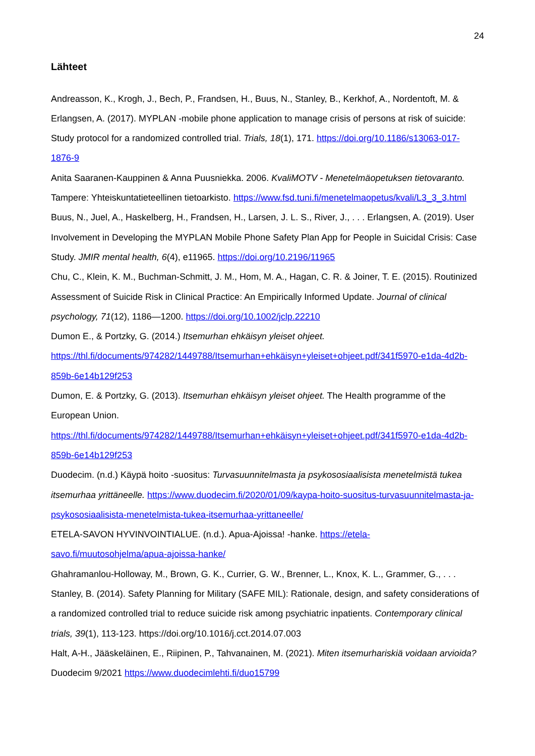24
Lähteet
Andreasson, K., Krogh, J., Bech, P., Frandsen, H., Buus, N., Stanley, B., Kerkhof, A., Nordentoft, M. & Erlangsen, A. (2017). MYPLAN -mobile phone application to manage crisis of persons at risk of suicide: Study protocol for a randomized controlled trial. Trials, 18(1), 171. https://doi.org/10.1186/s13063-017-1876-9
Anita Saaranen-Kauppinen & Anna Puusniekka. 2006. KvaliMOTV - Menetelmäopetuksen tietovaranto. Tampere: Yhteiskuntatieteellinen tietoarkisto. https://www.fsd.tuni.fi/menetelmaopetus/kvali/L3_3_3.html
Buus, N., Juel, A., Haskelberg, H., Frandsen, H., Larsen, J. L. S., River, J., . . . Erlangsen, A. (2019). User Involvement in Developing the MYPLAN Mobile Phone Safety Plan App for People in Suicidal Crisis: Case Study. JMIR mental health, 6(4), e11965. https://doi.org/10.2196/11965
Chu, C., Klein, K. M., Buchman-Schmitt, J. M., Hom, M. A., Hagan, C. R. & Joiner, T. E. (2015). Routinized Assessment of Suicide Risk in Clinical Practice: An Empirically Informed Update. Journal of clinical psychology, 71(12), 1186—1200. https://doi.org/10.1002/jclp.22210
Dumon E., & Portzky, G. (2014.) Itsemurhan ehkäisyn yleiset ohjeet. https://thl.fi/documents/974282/1449788/Itsemurhan+ehkäisyn+yleiset+ohjeet.pdf/341f5970-e1da-4d2b-859b-6e14b129f253
Dumon, E. & Portzky, G. (2013). Itsemurhan ehkäisyn yleiset ohjeet. The Health programme of the European Union. https://thl.fi/documents/974282/1449788/Itsemurhan+ehkäisyn+yleiset+ohjeet.pdf/341f5970-e1da-4d2b-859b-6e14b129f253
Duodecim. (n.d.) Käypä hoito -suositus: Turvasuunnitelmasta ja psykososiaalisista menetelmistä tukea itsemurhaa yrittäneelle. https://www.duodecim.fi/2020/01/09/kaypa-hoito-suositus-turvasuunnitelmasta-ja-psykososiaalisista-menetelmista-tukea-itsemurhaa-yrittaneelle/
ETELA-SAVON HYVINVOINTIALUE. (n.d.). Apua-Ajoissa! -hanke. https://etela-savo.fi/muutosohjelma/apua-ajoissa-hanke/
Ghahramanlou-Holloway, M., Brown, G. K., Currier, G. W., Brenner, L., Knox, K. L., Grammer, G., . . . Stanley, B. (2014). Safety Planning for Military (SAFE MIL): Rationale, design, and safety considerations of a randomized controlled trial to reduce suicide risk among psychiatric inpatients. Contemporary clinical trials, 39(1), 113-123. https://doi.org/10.1016/j.cct.2014.07.003
Halt, A-H., Jääskeläinen, E., Riipinen, P., Tahvanainen, M. (2021). Miten itsemurhariskiä voidaan arvioida? Duodecim 9/2021 https://www.duodecimlehti.fi/duo15799